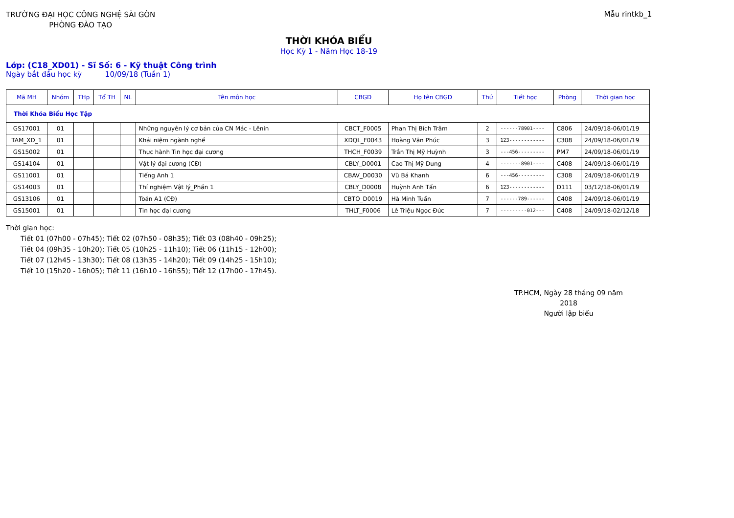TRƯỜNG ĐẠI HỌC CÔNG NGHỆ SÀI GÒN
PHÒNG ĐÀO TẠO
Mẫu rintkb_1
THỜI KHÓA BIỂU
Học Kỳ 1 - Năm Học 18-19
Lớp: (C18_XD01) - Sĩ Số: 6 - Kỹ thuật Công trình
Ngày bắt đầu học kỳ 10/09/18 (Tuần 1)
| Mã MH | Nhóm | THp | Tổ TH | NL | Tên môn học | CBGD | Họ tên CBGD | Thứ | Tiết học | Phòng | Thời gian học |
| --- | --- | --- | --- | --- | --- | --- | --- | --- | --- | --- | --- |
| Thời Khóa Biểu Học Tập | | | | | | | | | | | |
| GS17001 | 01 | | | | Những nguyên lý cơ bản của CN Mác - Lênin | CBCT_F0005 | Phan Thị Bích Trâm | 2 | ------78901---- | C806 | 24/09/18-06/01/19 |
| TAM_XD_1 | 01 | | | | Khái niệm ngành nghề | XDQL_F0043 | Hoàng Văn Phúc | 3 | 123------------ | C308 | 24/09/18-06/01/19 |
| GS15002 | 01 | | | | Thực hành Tin học đại cương | THCH_F0039 | Trần Thị Mỹ Huỳnh | 3 | ---456--------- | PM7 | 24/09/18-06/01/19 |
| GS14104 | 01 | | | | Vật lý đại cương (CĐ) | CBLY_D0001 | Cao Thị Mỹ Dung | 4 | -------8901---- | C408 | 24/09/18-06/01/19 |
| GS11001 | 01 | | | | Tiếng Anh 1 | CBAV_D0030 | Vũ Bá Khanh | 6 | ---456--------- | C308 | 24/09/18-06/01/19 |
| GS14003 | 01 | | | | Thí nghiệm Vật lý_Phần 1 | CBLY_D0008 | Huỳnh Anh Tấn | 6 | 123------------ | D111 | 03/12/18-06/01/19 |
| GS13106 | 01 | | | | Toán A1 (CĐ) | CBTO_D0019 | Hà Minh Tuấn | 7 | ------789------ | C408 | 24/09/18-06/01/19 |
| GS15001 | 01 | | | | Tin học đại cương | THLT_F0006 | Lê Triệu Ngọc Đức | 7 | ---------012--- | C408 | 24/09/18-02/12/18 |
Thời gian học:
Tiết 01 (07h00 - 07h45); Tiết 02 (07h50 - 08h35); Tiết 03 (08h40 - 09h25);
Tiết 04 (09h35 - 10h20); Tiết 05 (10h25 - 11h10); Tiết 06 (11h15 - 12h00);
Tiết 07 (12h45 - 13h30); Tiết 08 (13h35 - 14h20); Tiết 09 (14h25 - 15h10);
Tiết 10 (15h20 - 16h05); Tiết 11 (16h10 - 16h55); Tiết 12 (17h00 - 17h45).
TP.HCM, Ngày 28 tháng 09 năm 2018
Người lập biểu